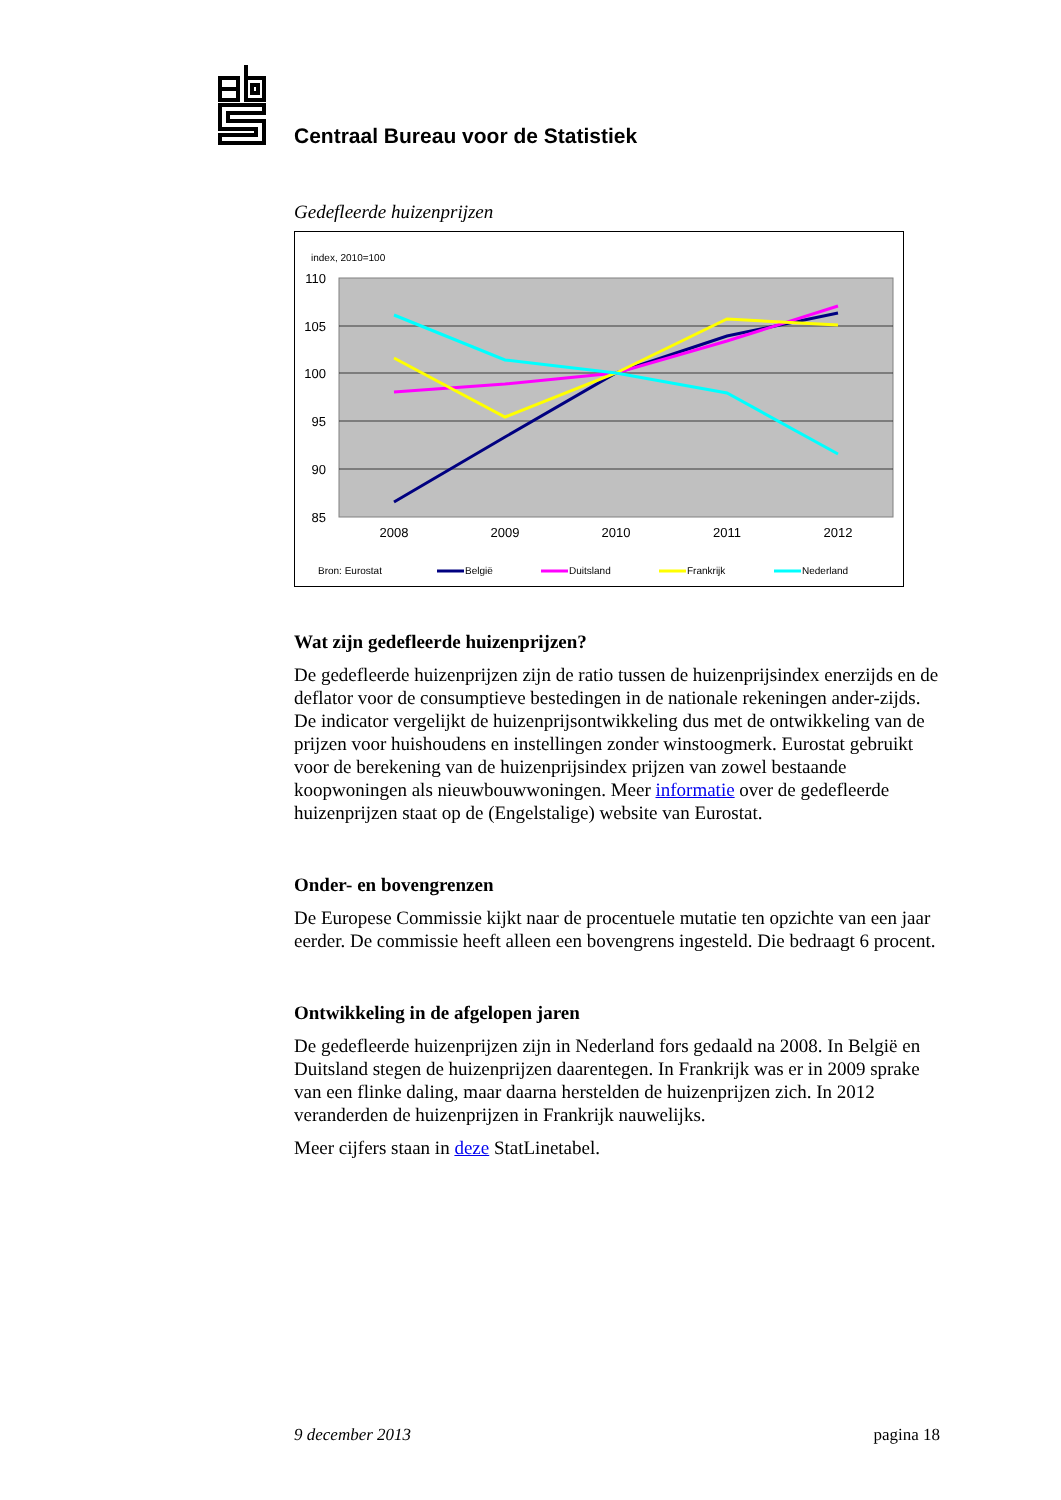Centraal Bureau voor de Statistiek
Gedefleerde huizenprijzen
index, 2010=100
110
105
100
95
90
85
2008
2009
2010
2011
2012
Bron: Eurostat
België
Duitsland
Frankrijk
Nederland
Wat zijn gedefleerde huizenprijzen?
De gedefleerde huizenprijzen zijn de ratio tussen de huizenprijsindex enerzijds en de deflator voor de consumptieve bestedingen in de nationale rekeningen ander-zijds. De indicator vergelijkt de huizenprijsontwikkeling dus met de ontwikkeling van de prijzen voor huishoudens en instellingen zonder winstoogmerk. Eurostat gebruikt voor de berekening van de huizenprijsindex prijzen van zowel bestaande koopwoningen als nieuwbouwwoningen. Meer informatie over de gedefleerde huizenprijzen staat op de (Engelstalige) website van Eurostat.
Onder- en bovengrenzen
De Europese Commissie kijkt naar de procentuele mutatie ten opzichte van een jaar eerder. De commissie heeft alleen een bovengrens ingesteld. Die bedraagt 6 procent.
Ontwikkeling in de afgelopen jaren
De gedefleerde huizenprijzen zijn in Nederland fors gedaald na 2008. In België en Duitsland stegen de huizenprijzen daarentegen. In Frankrijk was er in 2009 sprake van een flinke daling, maar daarna herstelden de huizenprijzen zich. In 2012 veranderden de huizenprijzen in Frankrijk nauwelijks.
Meer cijfers staan in deze StatLinetabel.
9 december 2013 pagina 18